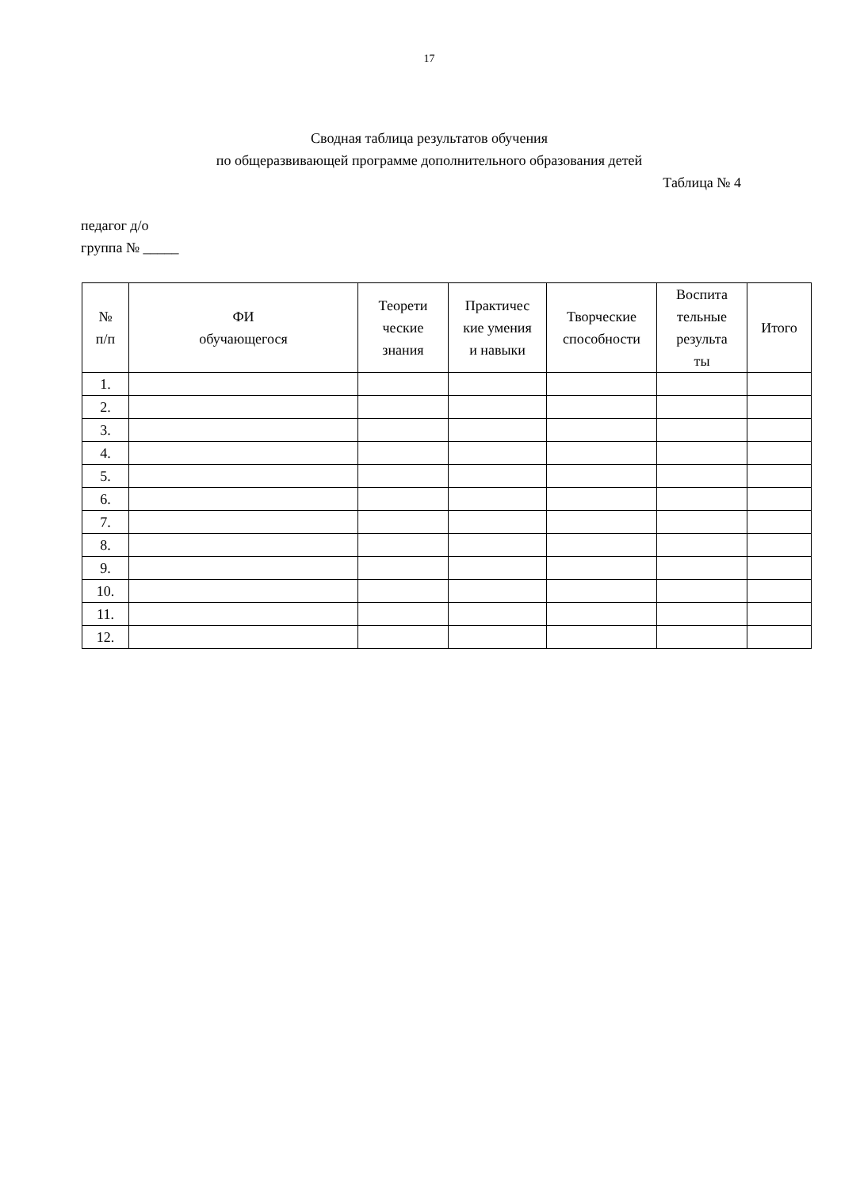17
Сводная таблица результатов обучения
по общеразвивающей программе дополнительного образования детей
Таблица № 4
педагог д/о
группа № _____
| № п/п | ФИ обучающегося | Теорети ческие знания | Практичес кие умения и навыки | Творческие способности | Воспита тельные результа ты | Итого |
| --- | --- | --- | --- | --- | --- | --- |
| 1. | | | | | | |
| 2. | | | | | | |
| 3. | | | | | | |
| 4. | | | | | | |
| 5. | | | | | | |
| 6. | | | | | | |
| 7. | | | | | | |
| 8. | | | | | | |
| 9. | | | | | | |
| 10. | | | | | | |
| 11. | | | | | | |
| 12. | | | | | | |